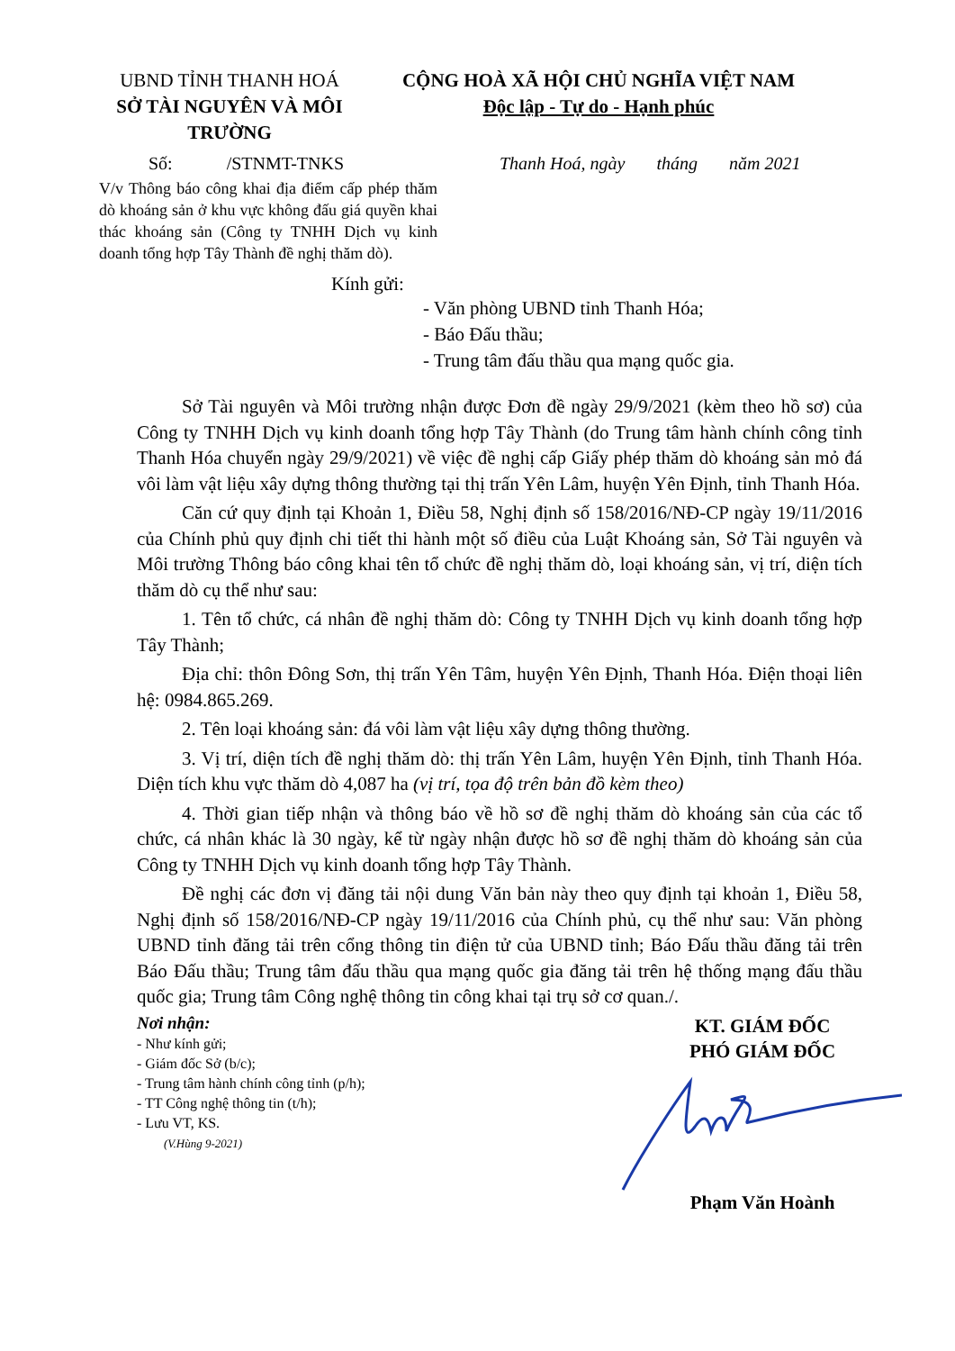UBND TỈNH THANH HOÁ
SỞ TÀI NGUYÊN VÀ MÔI TRƯỜNG
CỘNG HOÀ XÃ HỘI CHỦ NGHĨA VIỆT NAM
Độc lập - Tự do - Hạnh phúc
Số: /STNMT-TNKS Thanh Hoá, ngày tháng năm 2021
V/v Thông báo công khai địa điểm cấp phép thăm dò khoáng sản ở khu vực không đấu giá quyền khai thác khoáng sản (Công ty TNHH Dịch vụ kinh doanh tổng hợp Tây Thành đề nghị thăm dò).
Kính gửi:
- Văn phòng UBND tỉnh Thanh Hóa;
- Báo Đấu thầu;
- Trung tâm đấu thầu qua mạng quốc gia.
Sở Tài nguyên và Môi trường nhận được Đơn đề ngày 29/9/2021 (kèm theo hồ sơ) của Công ty TNHH Dịch vụ kinh doanh tổng hợp Tây Thành (do Trung tâm hành chính công tỉnh Thanh Hóa chuyển ngày 29/9/2021) về việc đề nghị cấp Giấy phép thăm dò khoáng sản mỏ đá vôi làm vật liệu xây dựng thông thường tại thị trấn Yên Lâm, huyện Yên Định, tỉnh Thanh Hóa.
Căn cứ quy định tại Khoản 1, Điều 58, Nghị định số 158/2016/NĐ-CP ngày 19/11/2016 của Chính phủ quy định chi tiết thi hành một số điều của Luật Khoáng sản, Sở Tài nguyên và Môi trường Thông báo công khai tên tổ chức đề nghị thăm dò, loại khoáng sản, vị trí, diện tích thăm dò cụ thể như sau:
1. Tên tổ chức, cá nhân đề nghị thăm dò: Công ty TNHH Dịch vụ kinh doanh tổng hợp Tây Thành;
Địa chỉ: thôn Đông Sơn, thị trấn Yên Tâm, huyện Yên Định, Thanh Hóa. Điện thoại liên hệ: 0984.865.269.
2. Tên loại khoáng sản: đá vôi làm vật liệu xây dựng thông thường.
3. Vị trí, diện tích đề nghị thăm dò: thị trấn Yên Lâm, huyện Yên Định, tỉnh Thanh Hóa. Diện tích khu vực thăm dò 4,087 ha (vị trí, tọa độ trên bản đồ kèm theo)
4. Thời gian tiếp nhận và thông báo về hồ sơ đề nghị thăm dò khoáng sản của các tổ chức, cá nhân khác là 30 ngày, kể từ ngày nhận được hồ sơ đề nghị thăm dò khoáng sản của Công ty TNHH Dịch vụ kinh doanh tổng hợp Tây Thành.
Đề nghị các đơn vị đăng tải nội dung Văn bản này theo quy định tại khoản 1, Điều 58, Nghị định số 158/2016/NĐ-CP ngày 19/11/2016 của Chính phủ, cụ thể như sau: Văn phòng UBND tỉnh đăng tải trên cổng thông tin điện tử của UBND tỉnh; Báo Đấu thầu đăng tải trên Báo Đấu thầu; Trung tâm đấu thầu qua mạng quốc gia đăng tải trên hệ thống mạng đấu thầu quốc gia; Trung tâm Công nghệ thông tin công khai tại trụ sở cơ quan./.
Nơi nhận:
- Như kính gửi;
- Giám đốc Sở (b/c);
- Trung tâm hành chính công tỉnh (p/h);
- TT Công nghệ thông tin (t/h);
- Lưu VT, KS.
(V.Hùng 9-2021)
KT. GIÁM ĐỐC
PHÓ GIÁM ĐỐC
Phạm Văn Hoành